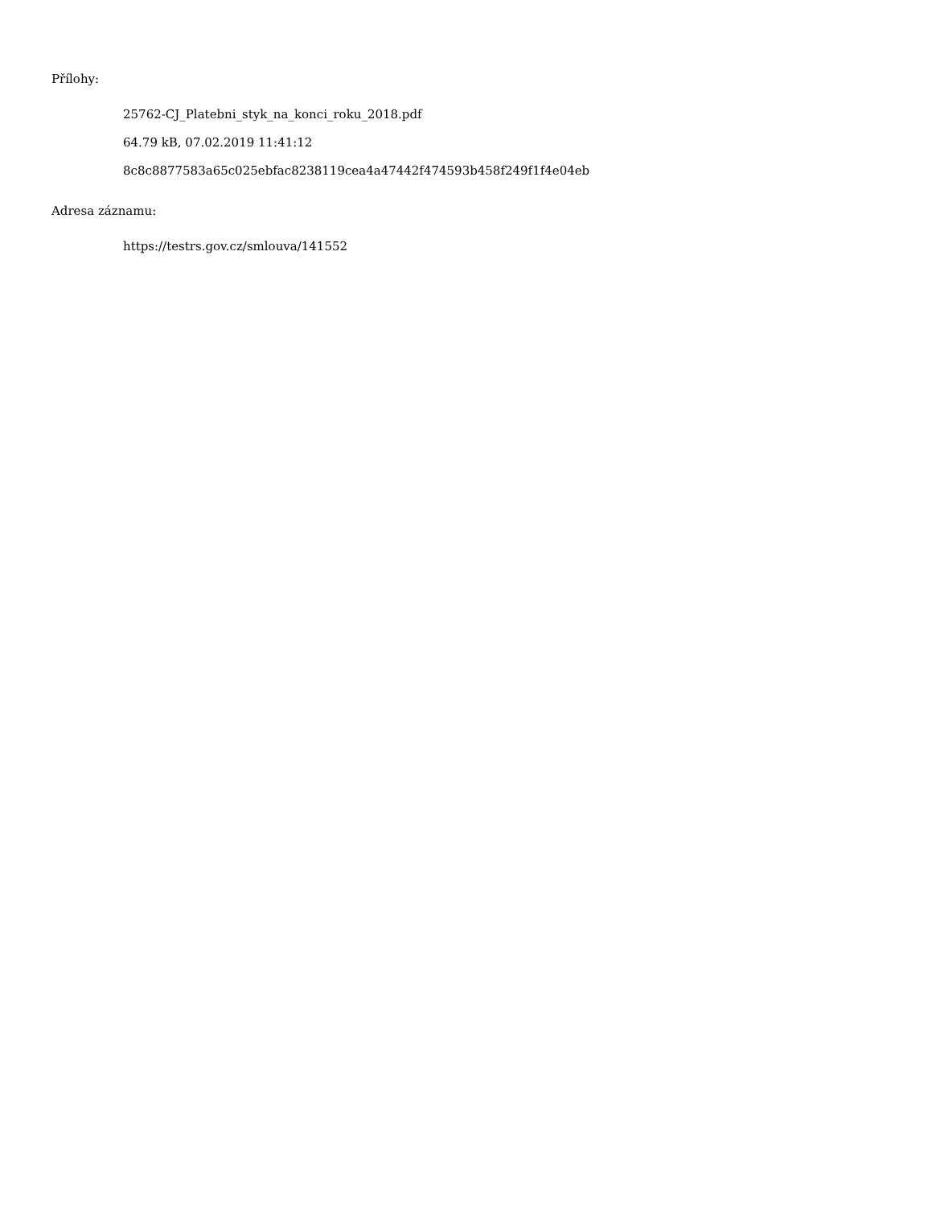Přílohy:
25762-CJ_Platebni_styk_na_konci_roku_2018.pdf
64.79 kB, 07.02.2019 11:41:12
8c8c8877583a65c025ebfac8238119cea4a47442f474593b458f249f1f4e04eb
Adresa záznamu:
https://testrs.gov.cz/smlouva/141552